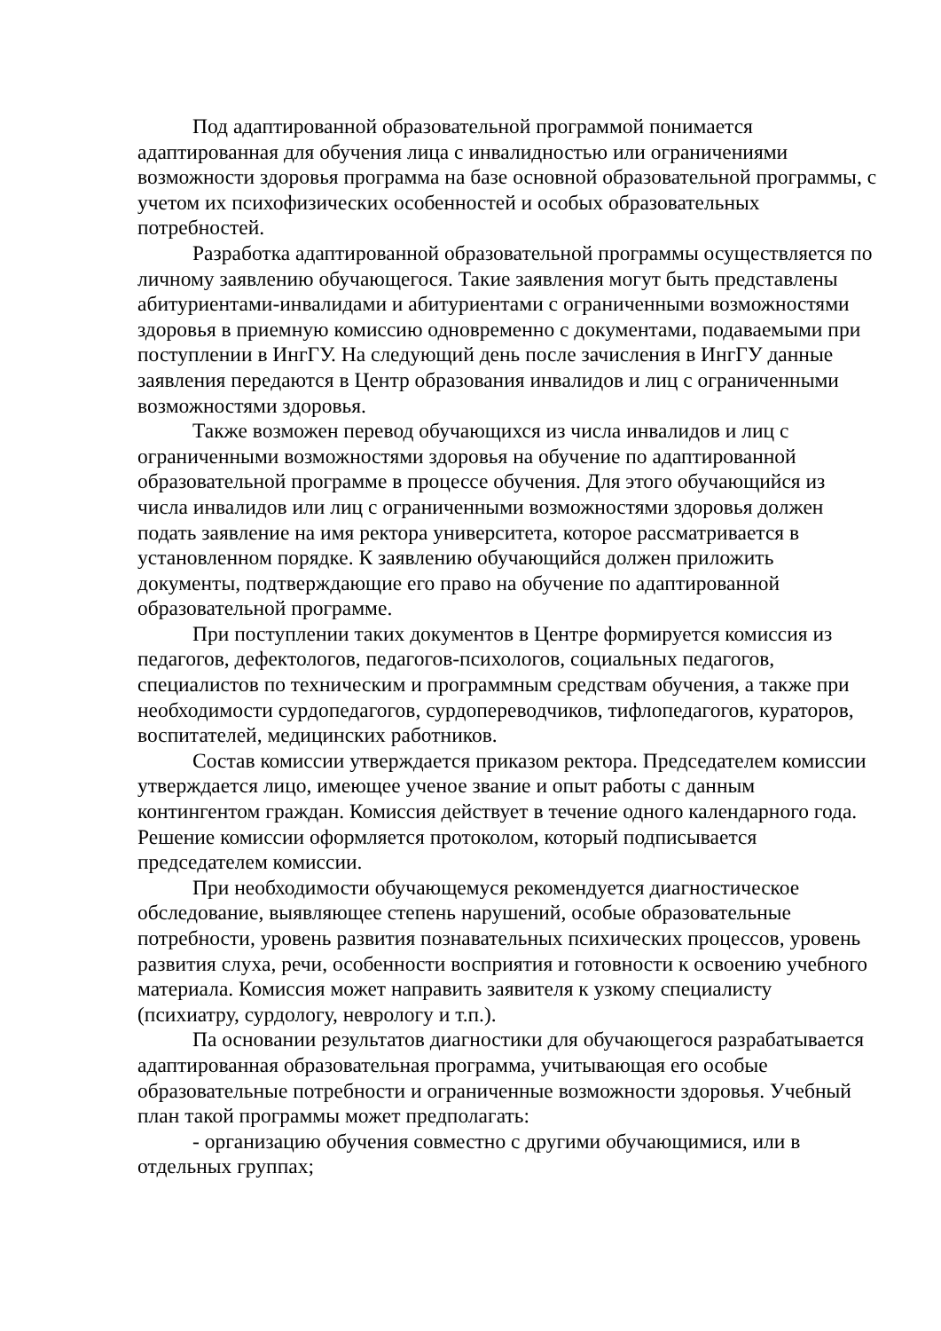Под адаптированной образовательной программой понимается адаптированная для обучения лица с инвалидностью или ограничениями возможности здоровья программа на базе основной образовательной программы, с учетом их психофизических особенностей и особых образовательных потребностей.
Разработка адаптированной образовательной программы осуществляется по личному заявлению обучающегося. Такие заявления могут быть представлены абитуриентами-инвалидами и абитуриентами с ограниченными возможностями здоровья в приемную комиссию одновременно с документами, подаваемыми при поступлении в ИнгГУ. На следующий день после зачисления в ИнгГУ данные заявления передаются в Центр образования инвалидов и лиц с ограниченными возможностями здоровья.
Также возможен перевод обучающихся из числа инвалидов и лиц с ограниченными возможностями здоровья на обучение по адаптированной образовательной программе в процессе обучения. Для этого обучающийся из числа инвалидов или лиц с ограниченными возможностями здоровья должен подать заявление на имя ректора университета, которое рассматривается в установленном порядке. К заявлению обучающийся должен приложить документы, подтверждающие его право на обучение по адаптированной образовательной программе.
При поступлении таких документов в Центре формируется комиссия из педагогов, дефектологов, педагогов-психологов, социальных педагогов, специалистов по техническим и программным средствам обучения, а также при необходимости сурдопедагогов, сурдопереводчиков, тифлопедагогов, кураторов, воспитателей, медицинских работников.
Состав комиссии утверждается приказом ректора. Председателем комиссии утверждается лицо, имеющее ученое звание и опыт работы с данным контингентом граждан. Комиссия действует в течение одного календарного года. Решение комиссии оформляется протоколом, который подписывается председателем комиссии.
При необходимости обучающемуся рекомендуется диагностическое обследование, выявляющее степень нарушений, особые образовательные потребности, уровень развития познавательных психических процессов, уровень развития слуха, речи, особенности восприятия и готовности к освоению учебного материала. Комиссия может направить заявителя к узкому специалисту (психиатру, сурдологу, неврологу и т.п.).
Па основании результатов диагностики для обучающегося разрабатывается адаптированная образовательная программа, учитывающая его особые образовательные потребности и ограниченные возможности здоровья. Учебный план такой программы может предполагать:
- организацию обучения совместно с другими обучающимися, или в отдельных группах;